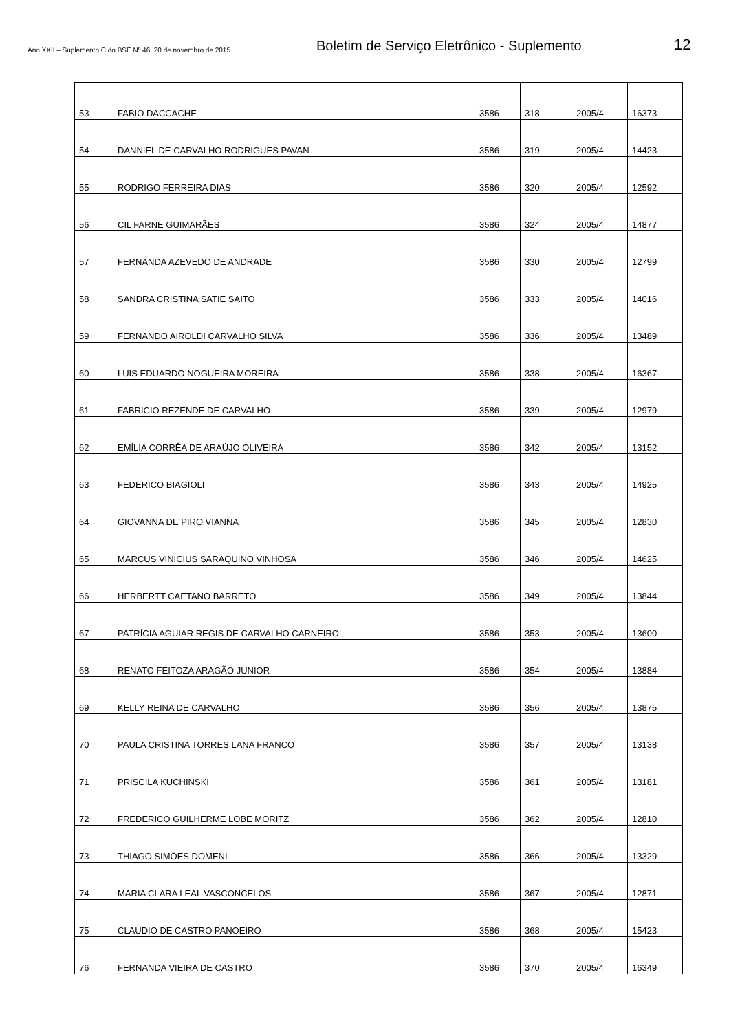Ano XXII – Suplemento C do BSE Nº 46. 20 de novembro de 2015
Boletim de Serviço Eletrônico - Suplemento
12
| 53 | FABIO DACCACHE | 3586 | 318 | 2005/4 | 16373 |
| 54 | DANNIEL DE CARVALHO RODRIGUES PAVAN | 3586 | 319 | 2005/4 | 14423 |
| 55 | RODRIGO FERREIRA DIAS | 3586 | 320 | 2005/4 | 12592 |
| 56 | CIL FARNE GUIMARÃES | 3586 | 324 | 2005/4 | 14877 |
| 57 | FERNANDA AZEVEDO DE ANDRADE | 3586 | 330 | 2005/4 | 12799 |
| 58 | SANDRA CRISTINA SATIE SAITO | 3586 | 333 | 2005/4 | 14016 |
| 59 | FERNANDO AIROLDI CARVALHO SILVA | 3586 | 336 | 2005/4 | 13489 |
| 60 | LUIS EDUARDO NOGUEIRA MOREIRA | 3586 | 338 | 2005/4 | 16367 |
| 61 | FABRICIO REZENDE DE CARVALHO | 3586 | 339 | 2005/4 | 12979 |
| 62 | EMÍLIA CORRÊA DE ARAÚJO OLIVEIRA | 3586 | 342 | 2005/4 | 13152 |
| 63 | FEDERICO BIAGIOLI | 3586 | 343 | 2005/4 | 14925 |
| 64 | GIOVANNA DE PIRO VIANNA | 3586 | 345 | 2005/4 | 12830 |
| 65 | MARCUS VINICIUS SARAQUINO VINHOSA | 3586 | 346 | 2005/4 | 14625 |
| 66 | HERBERTT CAETANO BARRETO | 3586 | 349 | 2005/4 | 13844 |
| 67 | PATRÍCIA AGUIAR REGIS DE CARVALHO CARNEIRO | 3586 | 353 | 2005/4 | 13600 |
| 68 | RENATO FEITOZA ARAGÃO JUNIOR | 3586 | 354 | 2005/4 | 13884 |
| 69 | KELLY REINA DE CARVALHO | 3586 | 356 | 2005/4 | 13875 |
| 70 | PAULA CRISTINA TORRES LANA FRANCO | 3586 | 357 | 2005/4 | 13138 |
| 71 | PRISCILA KUCHINSKI | 3586 | 361 | 2005/4 | 13181 |
| 72 | FREDERICO GUILHERME LOBE MORITZ | 3586 | 362 | 2005/4 | 12810 |
| 73 | THIAGO SIMÕES DOMENI | 3586 | 366 | 2005/4 | 13329 |
| 74 | MARIA CLARA LEAL VASCONCELOS | 3586 | 367 | 2005/4 | 12871 |
| 75 | CLAUDIO DE CASTRO PANOEIRO | 3586 | 368 | 2005/4 | 15423 |
| 76 | FERNANDA VIEIRA DE CASTRO | 3586 | 370 | 2005/4 | 16349 |